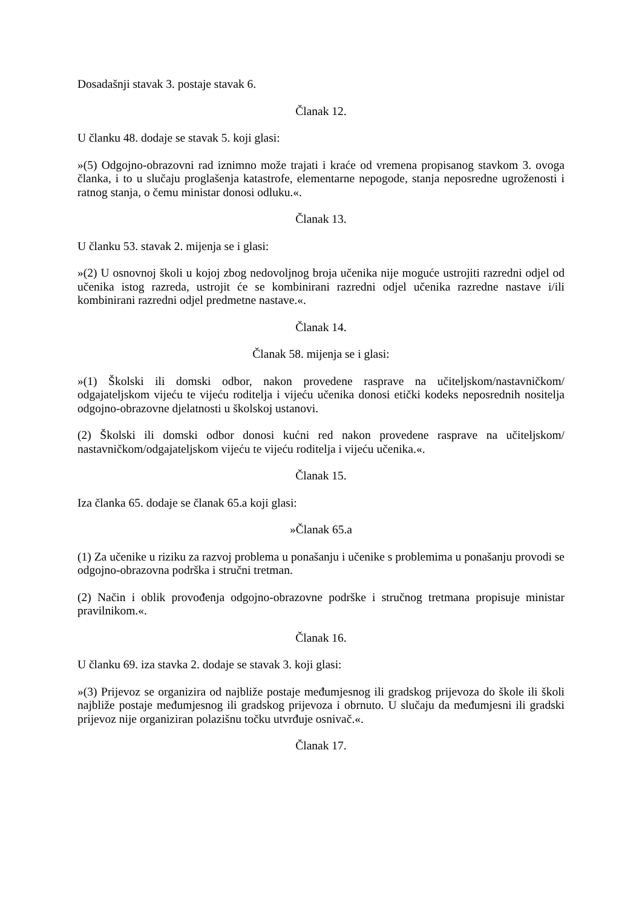Dosadašnji stavak 3. postaje stavak 6.
Članak 12.
U članku 48. dodaje se stavak 5. koji glasi:
»(5) Odgojno-obrazovni rad iznimno može trajati i kraće od vremena propisanog stavkom 3. ovoga članka, i to u slučaju proglašenja katastrofe, elementarne nepogode, stanja neposredne ugroženosti i ratnog stanja, o čemu ministar donosi odluku.«.
Članak 13.
U članku 53. stavak 2. mijenja se i glasi:
»(2) U osnovnoj školi u kojoj zbog nedovoljnog broja učenika nije moguće ustrojiti razredni odjel od učenika istog razreda, ustrojit će se kombinirani razredni odjel učenika razredne nastave i/ili kombinirani razredni odjel predmetne nastave.«.
Članak 14.
Članak 58. mijenja se i glasi:
»(1) Školski ili domski odbor, nakon provedene rasprave na učiteljskom/nastavničkom/ odgajateljskom vijeću te vijeću roditelja i vijeću učenika donosi etički kodeks neposrednih nositelja odgojno-obrazovne djelatnosti u školskoj ustanovi.
(2) Školski ili domski odbor donosi kućni red nakon provedene rasprave na učiteljskom/ nastavničkom/odgajateljskom vijeću te vijeću roditelja i vijeću učenika.«.
Članak 15.
Iza članka 65. dodaje se članak 65.a koji glasi:
»Članak 65.a
(1) Za učenike u riziku za razvoj problema u ponašanju i učenike s problemima u ponašanju provodi se odgojno-obrazovna podrška i stručni tretman.
(2) Način i oblik provođenja odgojno-obrazovne podrške i stručnog tretmana propisuje ministar pravilnikom.«.
Članak 16.
U članku 69. iza stavka 2. dodaje se stavak 3. koji glasi:
»(3) Prijevoz se organizira od najbliže postaje međumjesnog ili gradskog prijevoza do škole ili školi najbliže postaje međumjesnog ili gradskog prijevoza i obrnuto. U slučaju da međumjesni ili gradski prijevoz nije organiziran polazišnu točku utvrđuje osnivač.«.
Članak 17.